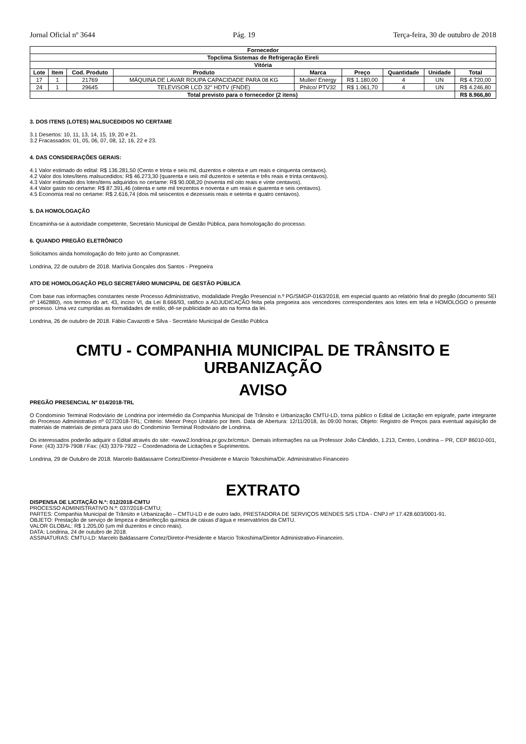Jornal Oficial nº 3644 Pág. 19 Terça-feira, 30 de outubro de 2018
| Fornecedor | | | | | | | | |
| --- | --- | --- | --- | --- | --- | --- | --- | --- |
| Topclima Sistemas de Refrigeração Eireli | | | | | | | | |
| Vitória | | | | | | | | |
| Lote | Item | Cod. Produto | Produto | Marca | Preço | Quantidade | Unidade | Total |
| 17 | 1 | 21769 | MÁQUINA DE LAVAR ROUPA CAPACIDADE PARA 08 KG | Muller/ Energy | R$ 1.180,00 | 4 | UN | R$ 4.720,00 |
| 24 | 1 | 29645 | TELEVISOR LCD 32" HDTV (FNDE) | Philco/ PTV32 | R$ 1.061,70 | 4 | UN | R$ 4.246,80 |
| Total previsto para o fornecedor (2 itens) | | | | | | | | R$ 8.966,80 |
3. DOS ITENS (LOTES) MALSUCEDIDOS NO CERTAME
3.1 Desertos: 10, 11, 13, 14, 15, 19, 20 e 21.
3.2 Fracassados: 01, 05, 06, 07, 08, 12, 16, 22 e 23.
4. DAS CONSIDERAÇÕES GERAIS:
4.1 Valor estimado do edital: R$ 136.281,50 (Cento e trinta e seis mil, duzentos e oitenta e um reais e cinquenta centavos).
4.2 Valor dos lotes/itens malsucedidos: R$ 46.273,30 (quarenta e seis mil duzentos e setenta e três reais e trinta centavos).
4.3 Valor estimado dos lotes/itens adquiridos no certame: R$ 90.008,20 (noventa mil oito reais e vinte centavos).
4.4 Valor gasto no certame: R$ 87.391,46 (oitenta e sete mil trezentos e noventa e um reais e quarenta e seis centavos).
4.5 Economia real no certame: R$ 2.616,74 (dois mil seiscentos e dezesseis reais e setenta e quatro centavos).
5. DA HOMOLOGAÇÃO
Encaminha-se à autoridade competente, Secretário Municipal de Gestão Pública, para homologação do processo.
6. QUANDO PREGÃO ELETRÔNICO
Solicitamos ainda homologação do feito junto ao Comprasnet.
Londrina, 22 de outubro de 2018. Marlívia Gonçales dos Santos - Pregoeira
ATO DE HOMOLOGAÇÃO PELO SECRETÁRIO MUNICIPAL DE GESTÃO PÚBLICA
Com base nas informações constantes neste Processo Administrativo, modalidade Pregão Presencial n.º PG/SMGP-0163/2018, em especial quanto ao relatório final do pregão (documento SEI nº 1462880), nos termos do art. 43, inciso VI, da Lei 8.666/93, ratifico a ADJUDICAÇÃO feita pela pregoeira aos vencedores correspondentes aos lotes em tela e HOMOLOGO o presente processo. Uma vez cumpridas as formalidades de estilo, dê-se publicidade ao ato na forma da lei.
Londrina, 26 de outubro de 2018. Fábio Cavazotti e Silva - Secretário Municipal de Gestão Pública
CMTU - COMPANHIA MUNICIPAL DE TRÂNSITO E URBANIZAÇÃO
AVISO
PREGÃO PRESENCIAL Nº 014/2018-TRL
O Condomínio Terminal Rodoviário de Londrina por intermédio da Companhia Municipal de Trânsito e Urbanização CMTU-LD, torna público o Edital de Licitação em epígrafe, parte integrante do Processo Administrativo nº 027/2018-TRL; Critério: Menor Preço Unitário por Item. Data de Abertura: 12/11/2018, às 09:00 horas; Objeto: Registro de Preços para eventual aquisição de materiais de materiais de pintura para uso do Condomínio Terminal Rodoviário de Londrina.
Os interessados poderão adquirir o Edital através do site: <www2.londrina.pr.gov.br/cmtu>. Demais informações na ua Professor João Cândido, 1.213, Centro, Londrina – PR, CEP 86010-001, Fone: (43) 3379-7908 / Fax: (43) 3379-7922 – Coordenadoria de Licitações e Suprimentos.
Londrina, 29 de Outubro de 2018. Marcelo Baldassarre Cortez/Diretor-Presidente e Marcio Tokoshima/Dir. Administrativo Financeiro
EXTRATO
DISPENSA DE LICITAÇÃO N.º: 012/2018-CMTU
PROCESSO ADMINISTRATIVO N.º: 037/2018-CMTU;
PARTES: Companhia Municipal de Trânsito e Urbanização – CMTU-LD e de outro lado, PRESTADORA DE SERVIÇOS MENDES S/S LTDA - CNPJ nº 17.428.603/0001-91.
OBJETO: Prestação de serviço de limpeza e desinfecção química de caixas d’água e reservatórios da CMTU.
VALOR GLOBAL: R$ 1.205,00 (um mil duzentos e cinco reais).
DATA: Londrina, 24 de outubro de 2018.
ASSINATURAS: CMTU-LD: Marcelo Baldassarre Cortez/Diretor-Presidente e Marcio Tokoshima/Diretor Administrativo-Financeiro.